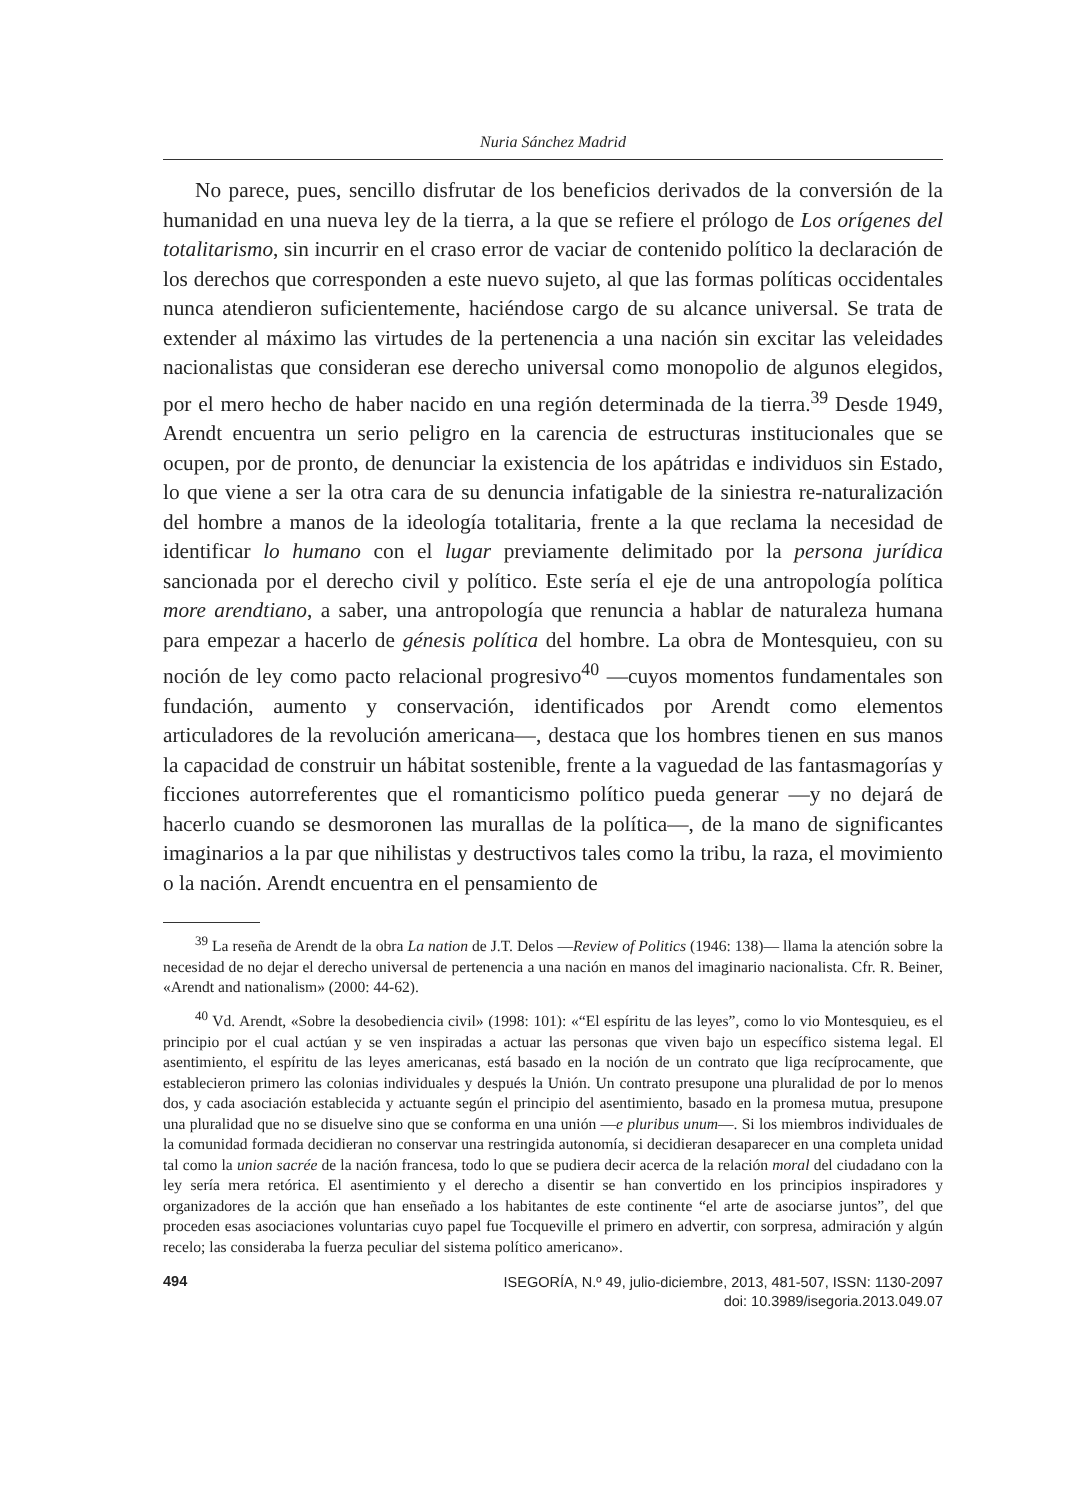Nuria Sánchez Madrid
No parece, pues, sencillo disfrutar de los beneficios derivados de la conversión de la humanidad en una nueva ley de la tierra, a la que se refiere el prólogo de Los orígenes del totalitarismo, sin incurrir en el craso error de vaciar de contenido político la declaración de los derechos que corresponden a este nuevo sujeto, al que las formas políticas occidentales nunca atendieron suficientemente, haciéndose cargo de su alcance universal. Se trata de extender al máximo las virtudes de la pertenencia a una nación sin excitar las veleidades nacionalistas que consideran ese derecho universal como monopolio de algunos elegidos, por el mero hecho de haber nacido en una región determinada de la tierra.<sup>39</sup> Desde 1949, Arendt encuentra un serio peligro en la carencia de estructuras institucionales que se ocupen, por de pronto, de denunciar la existencia de los apátridas e individuos sin Estado, lo que viene a ser la otra cara de su denuncia infatigable de la siniestra re-naturalización del hombre a manos de la ideología totalitaria, frente a la que reclama la necesidad de identificar lo humano con el lugar previamente delimitado por la persona jurídica sancionada por el derecho civil y político. Este sería el eje de una antropología política more arendtiano, a saber, una antropología que renuncia a hablar de naturaleza humana para empezar a hacerlo de génesis política del hombre. La obra de Montesquieu, con su noción de ley como pacto relacional progresivo<sup>40</sup> —cuyos momentos fundamentales son fundación, aumento y conservación, identificados por Arendt como elementos articuladores de la revolución americana—, destaca que los hombres tienen en sus manos la capacidad de construir un hábitat sostenible, frente a la vaguedad de las fantasmagorías y ficciones autorreferentes que el romanticismo político pueda generar —y no dejará de hacerlo cuando se desmoronen las murallas de la política—, de la mano de significantes imaginarios a la par que nihilistas y destructivos tales como la tribu, la raza, el movimiento o la nación. Arendt encuentra en el pensamiento de
<sup>39</sup> La reseña de Arendt de la obra La nation de J.T. Delos —Review of Politics (1946: 138)— llama la atención sobre la necesidad de no dejar el derecho universal de pertenencia a una nación en manos del imaginario nacionalista. Cfr. R. Beiner, «Arendt and nationalism» (2000: 44-62).
<sup>40</sup> Vd. Arendt, «Sobre la desobediencia civil» (1998: 101): «“El espíritu de las leyes”, como lo vio Montesquieu, es el principio por el cual actúan y se ven inspiradas a actuar las personas que viven bajo un específico sistema legal. El asentimiento, el espíritu de las leyes americanas, está basado en la noción de un contrato que liga recíprocamente, que establecieron primero las colonias individuales y después la Unión. Un contrato presupone una pluralidad de por lo menos dos, y cada asociación establecida y actuante según el principio del asentimiento, basado en la promesa mutua, presupone una pluralidad que no se disuelve sino que se conforma en una unión —e pluribus unum—. Si los miembros individuales de la comunidad formada decidieran no conservar una restringida autonomía, si decidieran desaparecer en una completa unidad tal como la union sacrée de la nación francesa, todo lo que se pudiera decir acerca de la relación moral del ciudadano con la ley sería mera retórica. El asentimiento y el derecho a disentir se han convertido en los principios inspiradores y organizadores de la acción que han enseñado a los habitantes de este continente “el arte de asociarse juntos”, del que proceden esas asociaciones voluntarias cuyo papel fue Tocqueville el primero en advertir, con sorpresa, admiración y algún recelo; las consideraba la fuerza peculiar del sistema político americano».
494
ISEGORÍA, N.º 49, julio-diciembre, 2013, 481-507, ISSN: 1130-2097
doi: 10.3989/isegoria.2013.049.07